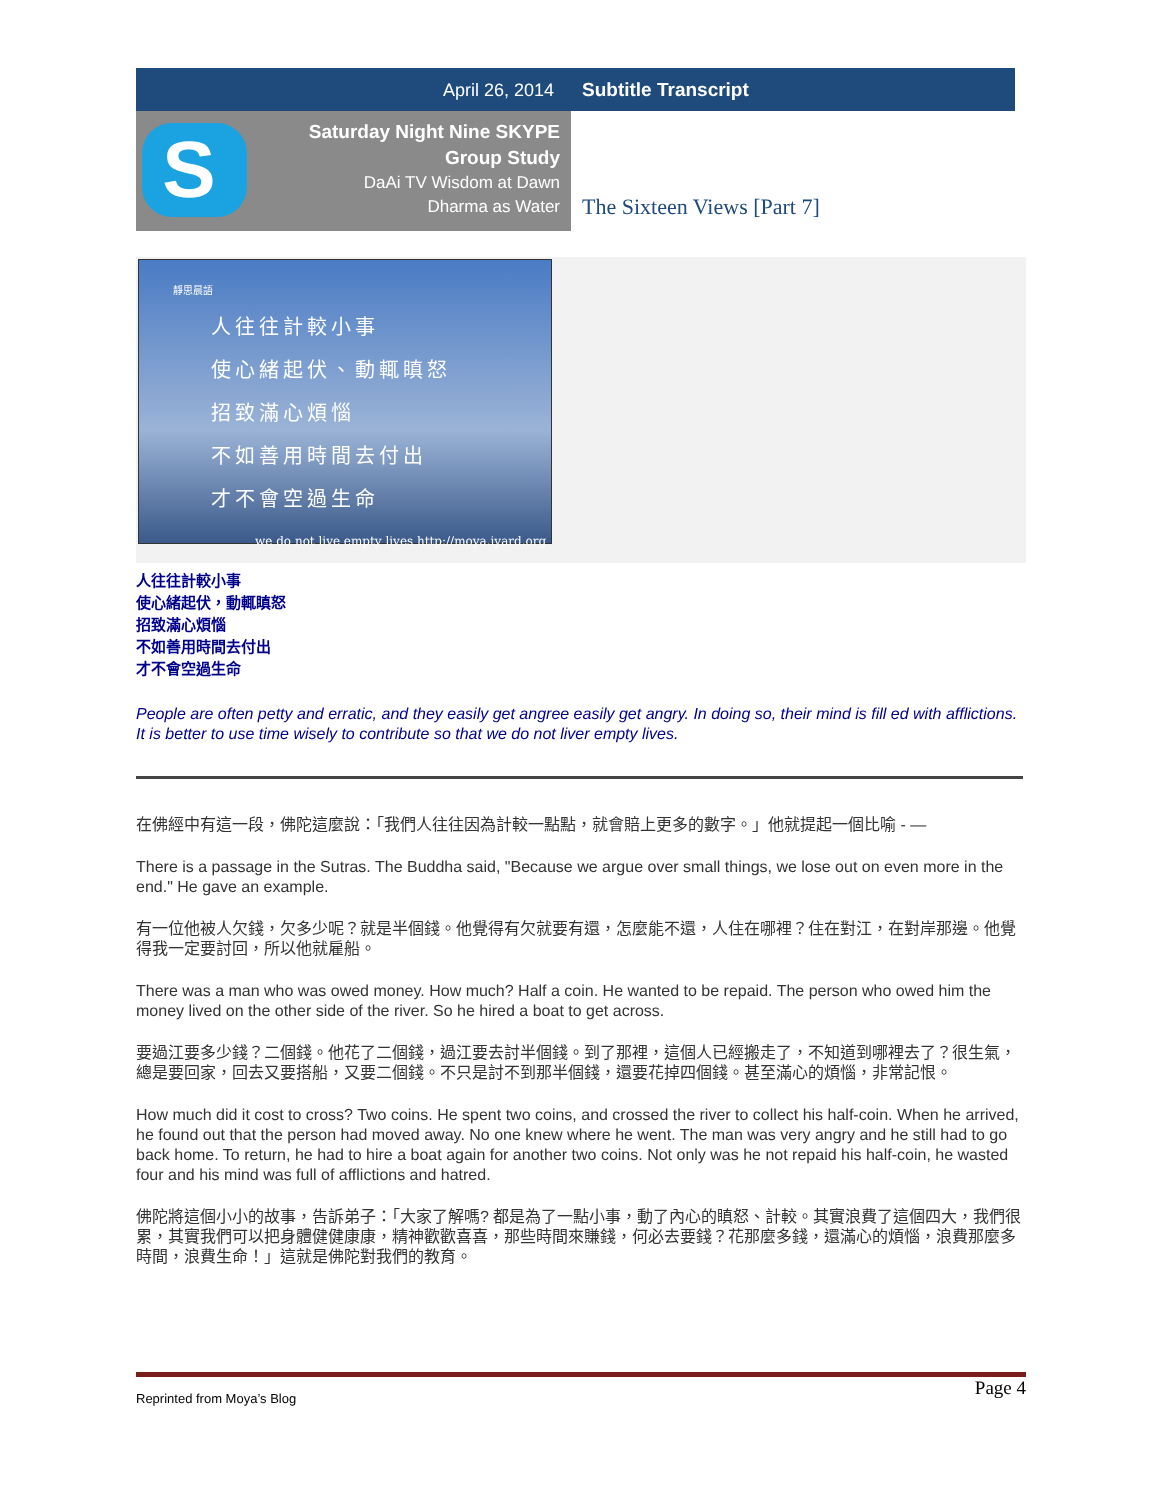April 26, 2014 Subtitle Transcript
S
Saturday Night Nine SKYPE
Group Study
DaAi TV Wisdom at Dawn
Dharma as Water
The Sixteen Views [Part 7]
靜思晨語
人往往計較小事
使心緒起伏、動輒瞋怒
招致滿心煩惱
不如善用時間去付出
才不會空過生命
we do not live empty lives http://moya.iyard.org
人往往計較小事
使心緒起伏，動輒瞋怒
招致滿心煩惱
不如善用時間去付出
才不會空過生命
People are often petty and erratic, and they easily get angree easily get angry. In doing so, their mind is fill ed with afflictions. It is better to use time wisely to contribute so that we do not liver empty lives.
在佛經中有這一段，佛陀這麼說：「我們人往往因為計較一點點，就會賠上更多的數字。」他就提起一個比喻 - —
There is a passage in the Sutras. The Buddha said, "Because we argue over small things, we lose out on even more in the end." He gave an example.
有一位他被人欠錢，欠多少呢？就是半個錢。他覺得有欠就要有還，怎麼能不還，人住在哪裡？住在對江，在對岸那邊。他覺得我一定要討回，所以他就雇船。
There was a man who was owed money. How much? Half a coin. He wanted to be repaid. The person who owed him the money lived on the other side of the river. So he hired a boat to get across.
要過江要多少錢？二個錢。他花了二個錢，過江要去討半個錢。到了那裡，這個人已經搬走了，不知道到哪裡去了？很生氣，總是要回家，回去又要搭船，又要二個錢。不只是討不到那半個錢，還要花掉四個錢。甚至滿心的煩惱，非常記恨。
How much did it cost to cross? Two coins. He spent two coins, and crossed the river to collect his half-coin. When he arrived, he found out that the person had moved away. No one knew where he went. The man was very angry and he still had to go back home. To return, he had to hire a boat again for another two coins. Not only was he not repaid his half-coin, he wasted four and his mind was full of afflictions and hatred.
佛陀將這個小小的故事，告訴弟子：「大家了解嗎? 都是為了一點小事，動了內心的瞋怒、計較。其實浪費了這個四大，我們很累，其實我們可以把身體健健康康，精神歡歡喜喜，那些時間來賺錢，何必去要錢？花那麼多錢，還滿心的煩惱，浪費那麼多時間，浪費生命！」這就是佛陀對我們的教育。
Page 4
Reprinted from Moya’s Blog